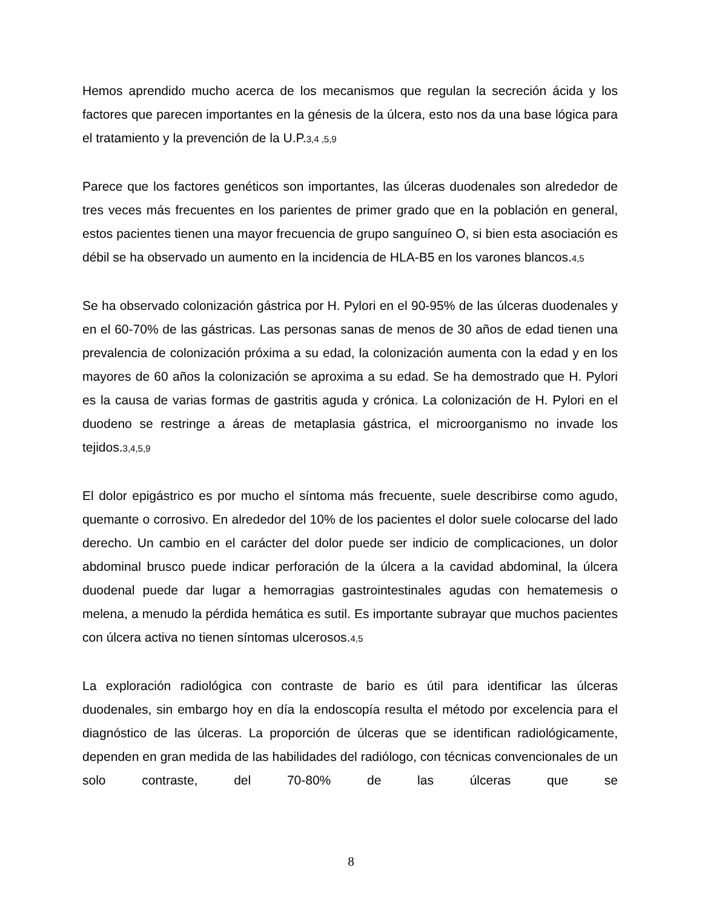Hemos aprendido mucho acerca de los mecanismos que regulan la secreción ácida y los factores que parecen importantes en la génesis de la úlcera, esto nos da una base lógica para el tratamiento y la prevención de la U.P.3,4 ,5,9
Parece que los factores genéticos son importantes, las úlceras duodenales son alrededor de tres veces más frecuentes en los parientes de primer grado que en la población en general, estos pacientes tienen una mayor frecuencia de grupo sanguíneo O, si bien esta asociación es débil se ha observado un aumento en la incidencia de HLA-B5 en los varones blancos.4,5
Se ha observado colonización gástrica por H. Pylori en el 90-95% de las úlceras duodenales y en el 60-70% de las gástricas. Las personas sanas de menos de 30 años de edad tienen una prevalencia de colonización próxima a su edad, la colonización aumenta con la edad y en los mayores de 60 años la colonización se aproxima a su edad. Se ha demostrado que H. Pylori es la causa de varias formas de gastritis aguda y crónica. La colonización de H. Pylori en el duodeno se restringe a áreas de metaplasia gástrica, el microorganismo no invade los tejidos.3,4,5,9
El dolor epigástrico es por mucho el síntoma más frecuente, suele describirse como agudo, quemante o corrosivo. En alrededor del 10% de los pacientes el dolor suele colocarse del lado derecho. Un cambio en el carácter del dolor puede ser indicio de complicaciones, un dolor abdominal brusco puede indicar perforación de la úlcera a la cavidad abdominal, la úlcera duodenal puede dar lugar a hemorragias gastrointestinales agudas con hematemesis o melena, a menudo la pérdida hemática es sutil. Es importante subrayar que muchos pacientes con úlcera activa no tienen síntomas ulcerosos.4,5
La exploración radiológica con contraste de bario es útil para identificar las úlceras duodenales, sin embargo hoy en día la endoscopía resulta el método por excelencia para el diagnóstico de las úlceras. La proporción de úlceras que se identifican radiológicamente, dependen en gran medida de las habilidades del radiólogo, con técnicas convencionales de un solo contraste, del 70-80% de las úlceras que se
8